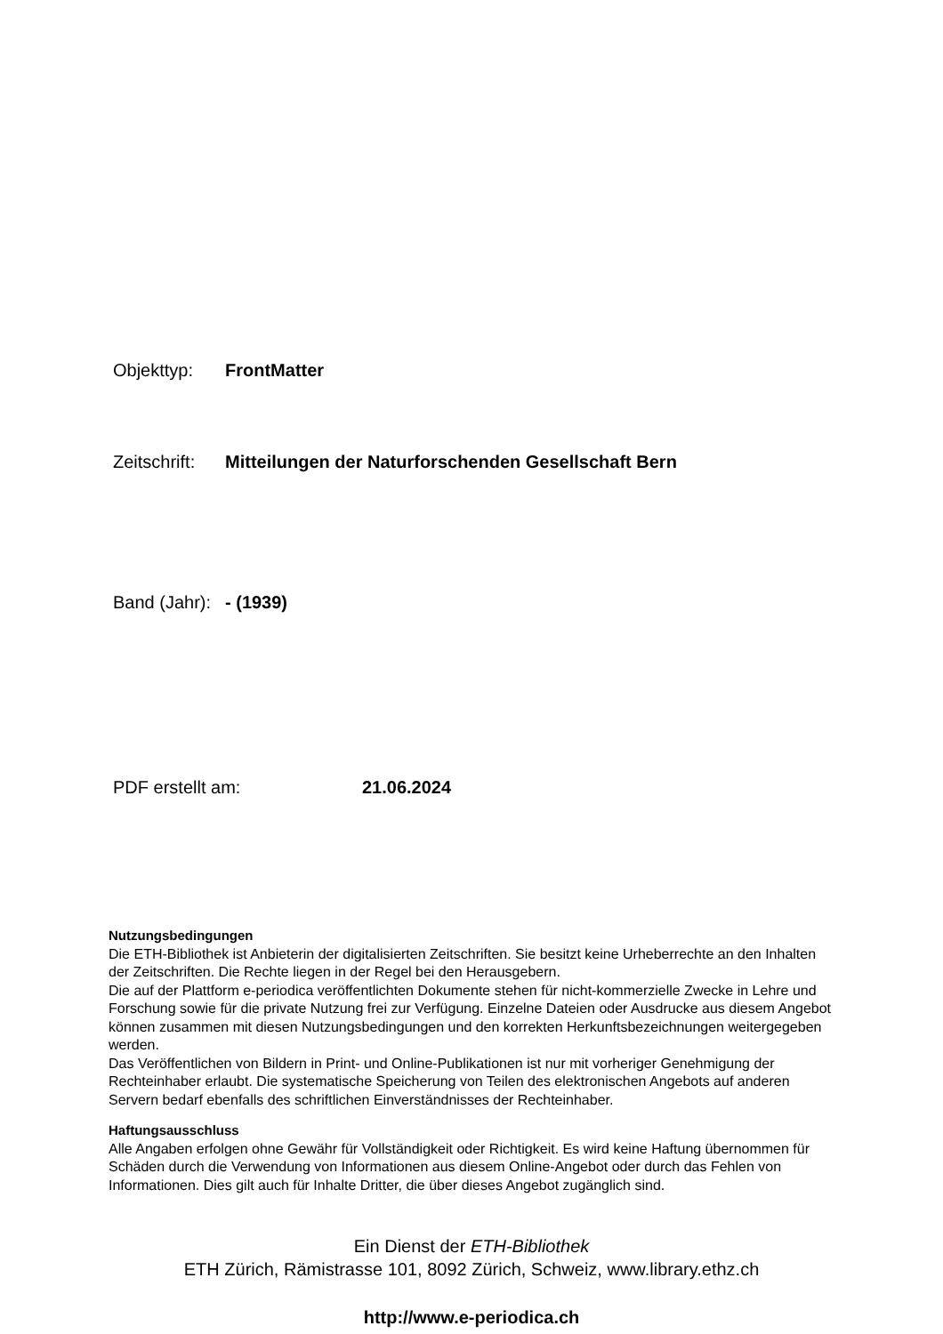Objekttyp: FrontMatter
Zeitschrift: Mitteilungen der Naturforschenden Gesellschaft Bern
Band (Jahr): - (1939)
PDF erstellt am: 21.06.2024
Nutzungsbedingungen
Die ETH-Bibliothek ist Anbieterin der digitalisierten Zeitschriften. Sie besitzt keine Urheberrechte an den Inhalten der Zeitschriften. Die Rechte liegen in der Regel bei den Herausgebern.
Die auf der Plattform e-periodica veröffentlichten Dokumente stehen für nicht-kommerzielle Zwecke in Lehre und Forschung sowie für die private Nutzung frei zur Verfügung. Einzelne Dateien oder Ausdrucke aus diesem Angebot können zusammen mit diesen Nutzungsbedingungen und den korrekten Herkunftsbezeichnungen weitergegeben werden.
Das Veröffentlichen von Bildern in Print- und Online-Publikationen ist nur mit vorheriger Genehmigung der Rechteinhaber erlaubt. Die systematische Speicherung von Teilen des elektronischen Angebots auf anderen Servern bedarf ebenfalls des schriftlichen Einverständnisses der Rechteinhaber.
Haftungsausschluss
Alle Angaben erfolgen ohne Gewähr für Vollständigkeit oder Richtigkeit. Es wird keine Haftung übernommen für Schäden durch die Verwendung von Informationen aus diesem Online-Angebot oder durch das Fehlen von Informationen. Dies gilt auch für Inhalte Dritter, die über dieses Angebot zugänglich sind.
Ein Dienst der ETH-Bibliothek
ETH Zürich, Rämistrasse 101, 8092 Zürich, Schweiz, www.library.ethz.ch
http://www.e-periodica.ch